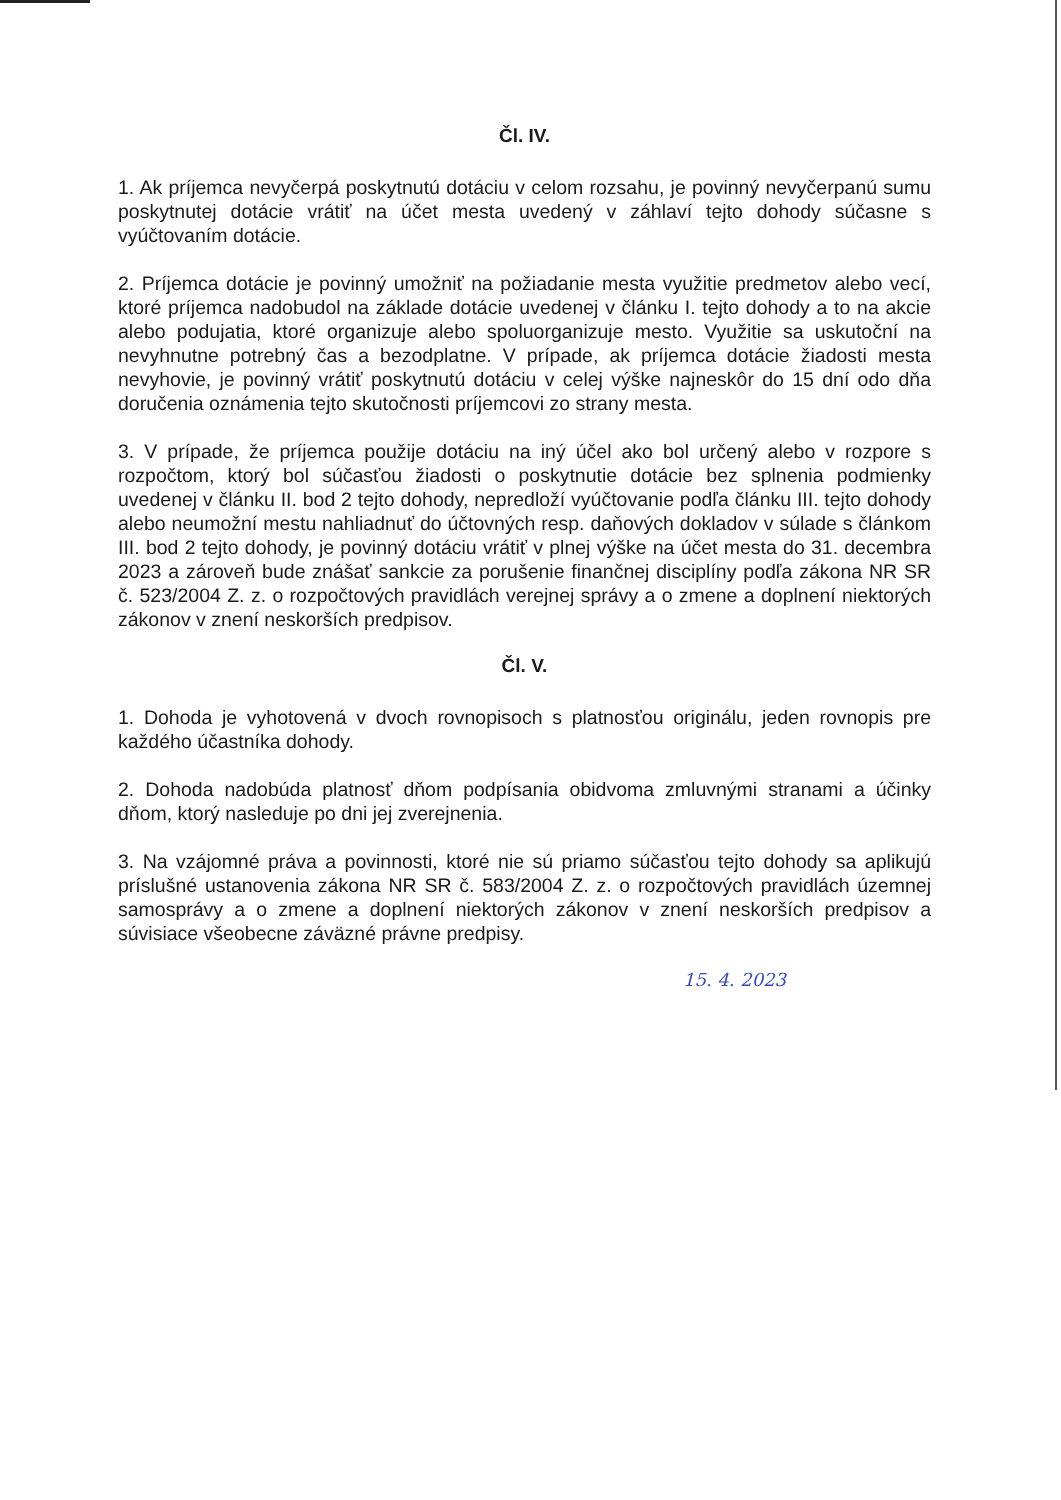Čl. IV.
1. Ak príjemca nevyčerpá poskytnutú dotáciu v celom rozsahu, je povinný nevyčerpanú sumu poskytnutej dotácie vrátiť na účet mesta uvedený v záhlaví tejto dohody súčasne s vyúčtovaním dotácie.
2. Príjemca dotácie je povinný umožniť na požiadanie mesta využitie predmetov alebo vecí, ktoré príjemca nadobudol na základe dotácie uvedenej v článku I. tejto dohody a to na akcie alebo podujatia, ktoré organizuje alebo spoluorganizuje mesto. Využitie sa uskutoční na nevyhnutne potrebný čas a bezodplatne. V prípade, ak príjemca dotácie žiadosti mesta nevyhovie, je povinný vrátiť poskytnutú dotáciu v celej výške najneskôr do 15 dní odo dňa doručenia oznámenia tejto skutočnosti príjemcovi zo strany mesta.
3. V prípade, že príjemca použije dotáciu na iný účel ako bol určený alebo v rozpore s rozpočtom, ktorý bol súčasťou žiadosti o poskytnutie dotácie bez splnenia podmienky uvedenej v článku II. bod 2 tejto dohody, nepredloží vyúčtovanie podľa článku III. tejto dohody alebo neumožní mestu nahliadnuť do účtovných resp. daňových dokladov v súlade s článkom III. bod 2 tejto dohody, je povinný dotáciu vrátiť v plnej výške na účet mesta do 31. decembra 2023 a zároveň bude znášať sankcie za porušenie finančnej disciplíny podľa zákona NR SR č. 523/2004 Z. z. o rozpočtových pravidlách verejnej správy a o zmene a doplnení niektorých zákonov v znení neskorších predpisov.
Čl. V.
1. Dohoda je vyhotovená v dvoch rovnopisoch s platnosťou originálu, jeden rovnopis pre každého účastníka dohody.
2. Dohoda nadobúda platnosť dňom podpísania obidvoma zmluvnými stranami a účinky dňom, ktorý nasleduje po dni jej zverejnenia.
3. Na vzájomné práva a povinnosti, ktoré nie sú priamo súčasťou tejto dohody sa aplikujú príslušné ustanovenia zákona NR SR č. 583/2004 Z. z. o rozpočtových pravidlách územnej samosprávy a o zmene a doplnení niektorých zákonov v znení neskorších predpisov a súvisiace všeobecne záväzné právne predpisy.
15. 4. 2023